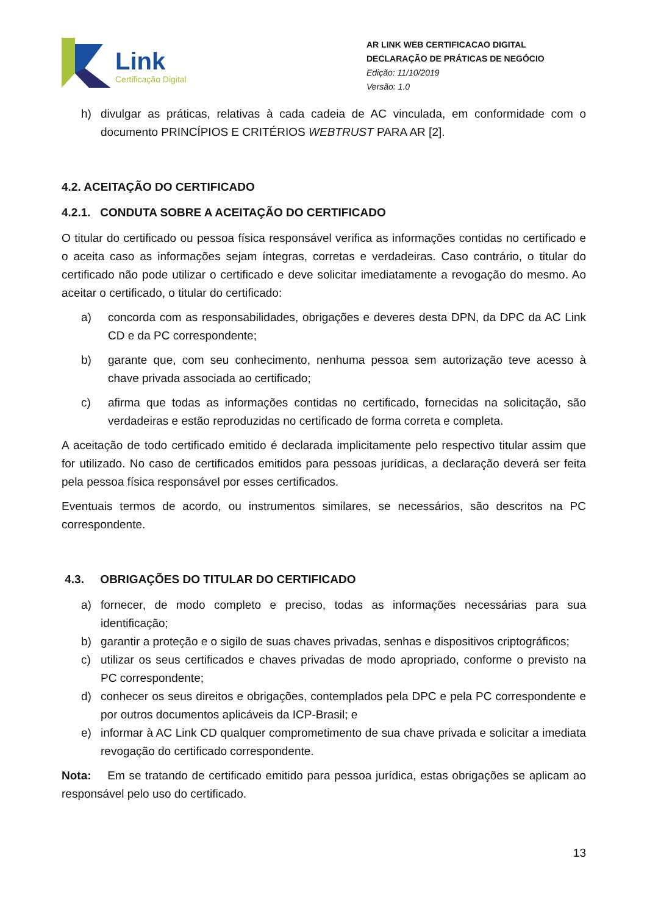Link
Certificação Digital
AR LINK WEB CERTIFICACAO DIGITAL
DECLARAÇÃO DE PRÁTICAS DE NEGÓCIO
Edição: 11/10/2019
Versão: 1.0
h) divulgar as práticas, relativas à cada cadeia de AC vinculada, em conformidade com o documento PRINCÍPIOS E CRITÉRIOS WEBTRUST PARA AR [2].
4.2. ACEITAÇÃO DO CERTIFICADO
4.2.1. CONDUTA SOBRE A ACEITAÇÃO DO CERTIFICADO
O titular do certificado ou pessoa física responsável verifica as informações contidas no certificado e o aceita caso as informações sejam íntegras, corretas e verdadeiras. Caso contrário, o titular do certificado não pode utilizar o certificado e deve solicitar imediatamente a revogação do mesmo. Ao aceitar o certificado, o titular do certificado:
a) concorda com as responsabilidades, obrigações e deveres desta DPN, da DPC da AC Link CD e da PC correspondente;
b) garante que, com seu conhecimento, nenhuma pessoa sem autorização teve acesso à chave privada associada ao certificado;
c) afirma que todas as informações contidas no certificado, fornecidas na solicitação, são verdadeiras e estão reproduzidas no certificado de forma correta e completa.
A aceitação de todo certificado emitido é declarada implicitamente pelo respectivo titular assim que for utilizado. No caso de certificados emitidos para pessoas jurídicas, a declaração deverá ser feita pela pessoa física responsável por esses certificados.
Eventuais termos de acordo, ou instrumentos similares, se necessários, são descritos na PC correspondente.
4.3. OBRIGAÇÕES DO TITULAR DO CERTIFICADO
a) fornecer, de modo completo e preciso, todas as informações necessárias para sua identificação;
b) garantir a proteção e o sigilo de suas chaves privadas, senhas e dispositivos criptográficos;
c) utilizar os seus certificados e chaves privadas de modo apropriado, conforme o previsto na PC correspondente;
d) conhecer os seus direitos e obrigações, contemplados pela DPC e pela PC correspondente e por outros documentos aplicáveis da ICP-Brasil; e
e) informar à AC Link CD qualquer comprometimento de sua chave privada e solicitar a imediata revogação do certificado correspondente.
Nota: Em se tratando de certificado emitido para pessoa jurídica, estas obrigações se aplicam ao responsável pelo uso do certificado.
13